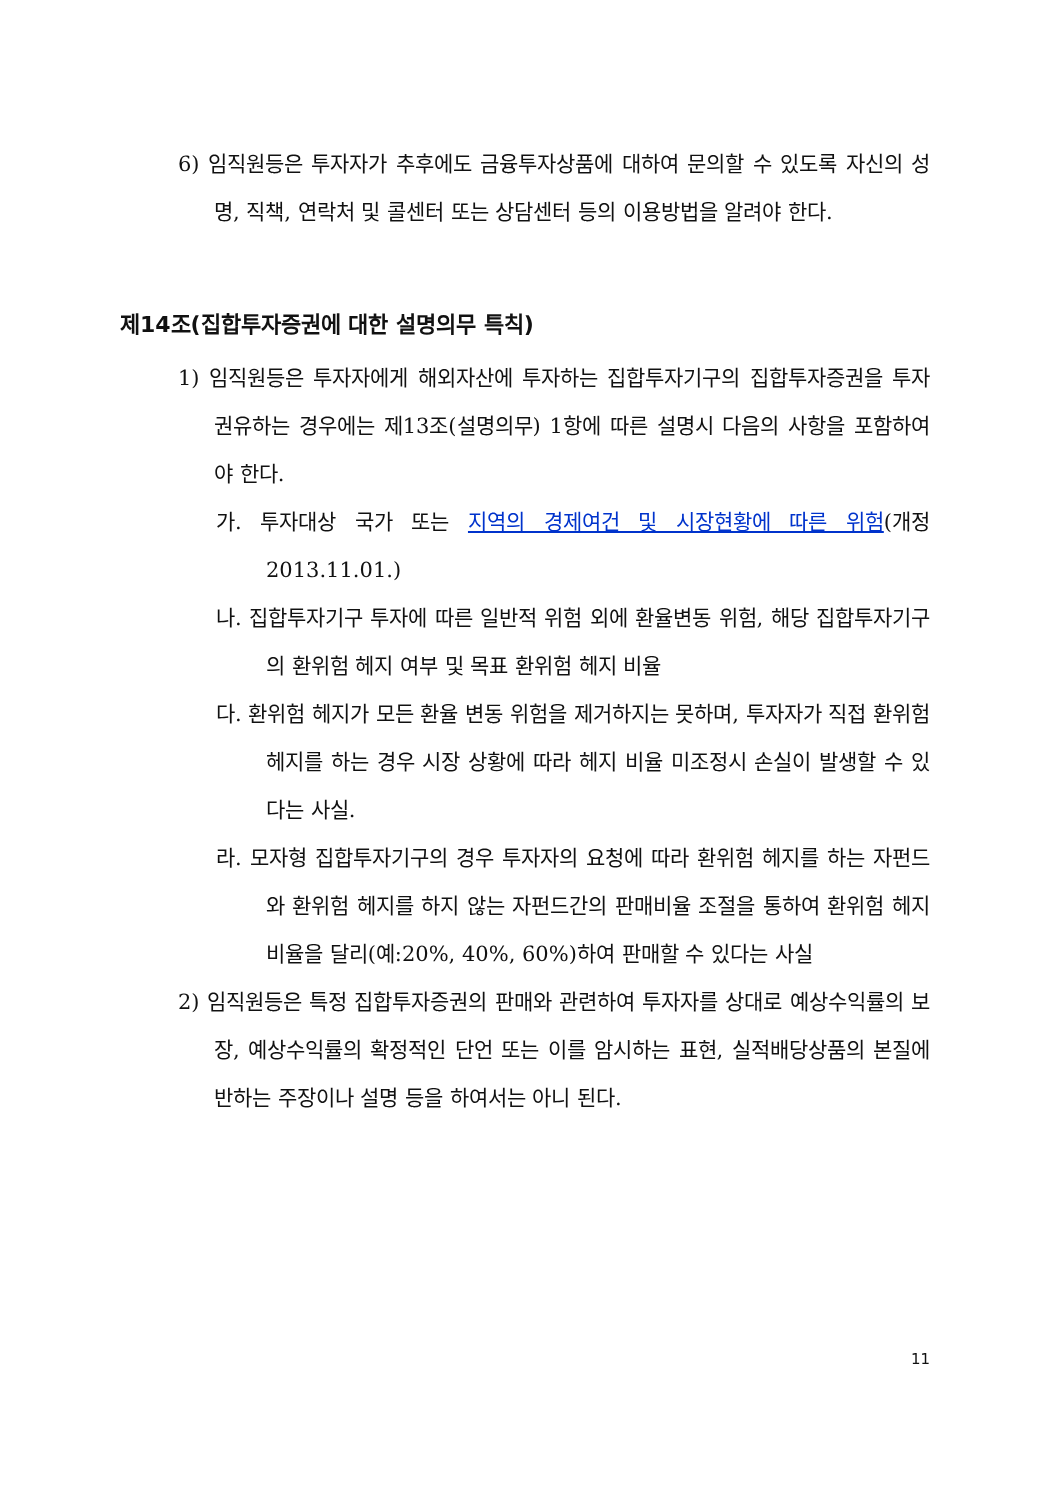6) 임직원등은 투자자가 추후에도 금융투자상품에 대하여 문의할 수 있도록 자신의 성명, 직책, 연락처 및 콜센터 또는 상담센터 등의 이용방법을 알려야 한다.
제14조(집합투자증권에 대한 설명의무 특칙)
1) 임직원등은 투자자에게 해외자산에 투자하는 집합투자기구의 집합투자증권을 투자권유하는 경우에는 제13조(설명의무) 1항에 따른 설명시 다음의 사항을 포함하여야 한다.
가. 투자대상 국가 또는 지역의 경제여건 및 시장현황에 따른 위험(개정 2013.11.01.)
나. 집합투자기구 투자에 따른 일반적 위험 외에 환율변동 위험, 해당 집합투자기구의 환위험 헤지 여부 및 목표 환위험 헤지 비율
다. 환위험 헤지가 모든 환율 변동 위험을 제거하지는 못하며, 투자자가 직접 환위험 헤지를 하는 경우 시장 상황에 따라 헤지 비율 미조정시 손실이 발생할 수 있다는 사실.
라. 모자형 집합투자기구의 경우 투자자의 요청에 따라 환위험 헤지를 하는 자펀드와 환위험 헤지를 하지 않는 자펀드간의 판매비율 조절을 통하여 환위험 헤지 비율을 달리(예:20%, 40%, 60%)하여 판매할 수 있다는 사실
2) 임직원등은 특정 집합투자증권의 판매와 관련하여 투자자를 상대로 예상수익률의 보장, 예상수익률의 확정적인 단언 또는 이를 암시하는 표현, 실적배당상품의 본질에 반하는 주장이나 설명 등을 하여서는 아니 된다.
11